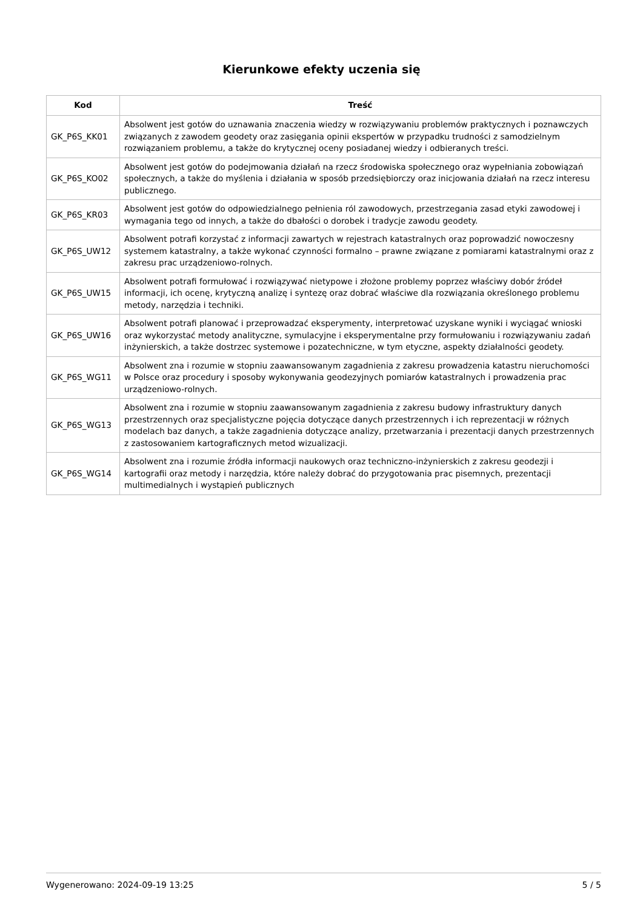Kierunkowe efekty uczenia się
| Kod | Treść |
| --- | --- |
| GK_P6S_KK01 | Absolwent jest gotów do uznawania znaczenia wiedzy w rozwiązywaniu problemów praktycznych i poznawczych związanych z zawodem geodety oraz zasięgania opinii ekspertów w przypadku trudności z samodzielnym rozwiązaniem problemu, a także do krytycznej oceny posiadanej wiedzy i odbieranych treści. |
| GK_P6S_KO02 | Absolwent jest gotów do podejmowania działań na rzecz środowiska społecznego oraz wypełniania zobowiązań społecznych, a także do myślenia i działania w sposób przedsiębiorczy oraz inicjowania działań na rzecz interesu publicznego. |
| GK_P6S_KR03 | Absolwent jest gotów do odpowiedzialnego pełnienia ról zawodowych, przestrzegania zasad etyki zawodowej i wymagania tego od innych, a także do dbałości o dorobek i tradycje zawodu geodety. |
| GK_P6S_UW12 | Absolwent potrafi korzystać z informacji zawartych w rejestrach katastralnych oraz poprowadzić nowoczesny systemem katastralny, a także wykonać czynności formalno – prawne związane z pomiarami katastralnymi oraz z zakresu prac urządzeniowo-rolnych. |
| GK_P6S_UW15 | Absolwent potrafi formułować i rozwiązywać nietypowe i złożone problemy poprzez właściwy dobór źródeł informacji, ich ocenę, krytyczną analizę i syntezę oraz dobrać właściwe dla rozwiązania określonego problemu metody, narzędzia i techniki. |
| GK_P6S_UW16 | Absolwent potrafi planować i przeprowadzać eksperymenty, interpretować uzyskane wyniki i wyciągać wnioski oraz wykorzystać metody analityczne, symulacyjne i eksperymentalne przy formułowaniu i rozwiązywaniu zadań inżynierskich, a także dostrzec systemowe i pozatechniczne, w tym etyczne, aspekty działalności geodety. |
| GK_P6S_WG11 | Absolwent zna i rozumie w stopniu zaawansowanym zagadnienia z zakresu prowadzenia katastru nieruchomości w Polsce oraz procedury i sposoby wykonywania geodezyjnych pomiarów katastralnych i prowadzenia prac urządzeniowo-rolnych. |
| GK_P6S_WG13 | Absolwent zna i rozumie w stopniu zaawansowanym zagadnienia z zakresu budowy infrastruktury danych przestrzennych oraz specjalistyczne pojęcia dotyczące danych przestrzennych i ich reprezentacji w różnych modelach baz danych, a także zagadnienia dotyczące analizy, przetwarzania i prezentacji danych przestrzennych z zastosowaniem kartograficznych metod wizualizacji. |
| GK_P6S_WG14 | Absolwent zna i rozumie źródła informacji naukowych oraz techniczno-inżynierskich z zakresu geodezji i kartografii oraz metody i narzędzia, które należy dobrać do przygotowania prac pisemnych, prezentacji multimedialnych i wystąpień publicznych |
Wygenerowano: 2024-09-19 13:25 5 / 5